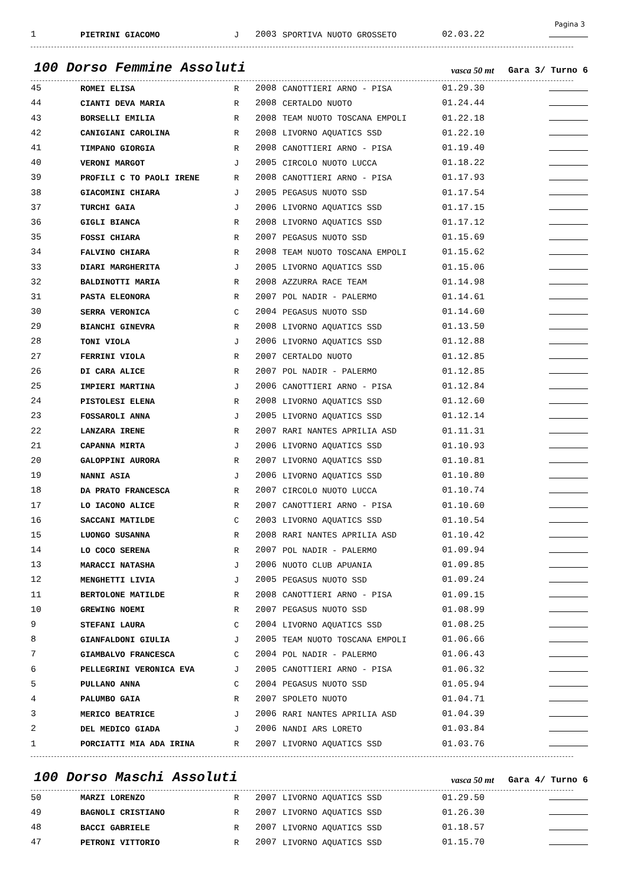Pagina 3
| 1 | PIETRINI GIACOMO | J | 2003 | SPORTIVA NUOTO GROSSETO | 02.03.22 | |
100 Dorso Femmine Assoluti
vasca 50 mt
Gara 3/ Turno 6
| 45 | ROMEI ELISA | R | 2008 | CANOTTIERI ARNO - PISA | 01.29.30 | |
| 44 | CIANTI DEVA MARIA | R | 2008 | CERTALDO NUOTO | 01.24.44 | |
| 43 | BORSELLI EMILIA | R | 2008 | TEAM NUOTO TOSCANA EMPOLI | 01.22.18 | |
| 42 | CANIGIANI CAROLINA | R | 2008 | LIVORNO AQUATICS SSD | 01.22.10 | |
| 41 | TIMPANO GIORGIA | R | 2008 | CANOTTIERI ARNO - PISA | 01.19.40 | |
| 40 | VERONI MARGOT | J | 2005 | CIRCOLO NUOTO LUCCA | 01.18.22 | |
| 39 | PROFILI C TO PAOLI IRENE | R | 2008 | CANOTTIERI ARNO - PISA | 01.17.93 | |
| 38 | GIACOMINI CHIARA | J | 2005 | PEGASUS NUOTO SSD | 01.17.54 | |
| 37 | TURCHI GAIA | J | 2006 | LIVORNO AQUATICS SSD | 01.17.15 | |
| 36 | GIGLI BIANCA | R | 2008 | LIVORNO AQUATICS SSD | 01.17.12 | |
| 35 | FOSSI CHIARA | R | 2007 | PEGASUS NUOTO SSD | 01.15.69 | |
| 34 | FALVINO CHIARA | R | 2008 | TEAM NUOTO TOSCANA EMPOLI | 01.15.62 | |
| 33 | DIARI MARGHERITA | J | 2005 | LIVORNO AQUATICS SSD | 01.15.06 | |
| 32 | BALDINOTTI MARIA | R | 2008 | AZZURRA RACE TEAM | 01.14.98 | |
| 31 | PASTA ELEONORA | R | 2007 | POL NADIR - PALERMO | 01.14.61 | |
| 30 | SERRA VERONICA | C | 2004 | PEGASUS NUOTO SSD | 01.14.60 | |
| 29 | BIANCHI GINEVRA | R | 2008 | LIVORNO AQUATICS SSD | 01.13.50 | |
| 28 | TONI VIOLA | J | 2006 | LIVORNO AQUATICS SSD | 01.12.88 | |
| 27 | FERRINI VIOLA | R | 2007 | CERTALDO NUOTO | 01.12.85 | |
| 26 | DI CARA ALICE | R | 2007 | POL NADIR - PALERMO | 01.12.85 | |
| 25 | IMPIERI MARTINA | J | 2006 | CANOTTIERI ARNO - PISA | 01.12.84 | |
| 24 | PISTOLESI ELENA | R | 2008 | LIVORNO AQUATICS SSD | 01.12.60 | |
| 23 | FOSSAROLI ANNA | J | 2005 | LIVORNO AQUATICS SSD | 01.12.14 | |
| 22 | LANZARA IRENE | R | 2007 | RARI NANTES APRILIA ASD | 01.11.31 | |
| 21 | CAPANNA MIRTA | J | 2006 | LIVORNO AQUATICS SSD | 01.10.93 | |
| 20 | GALOPPINI AURORA | R | 2007 | LIVORNO AQUATICS SSD | 01.10.81 | |
| 19 | NANNI ASIA | J | 2006 | LIVORNO AQUATICS SSD | 01.10.80 | |
| 18 | DA PRATO FRANCESCA | R | 2007 | CIRCOLO NUOTO LUCCA | 01.10.74 | |
| 17 | LO IACONO ALICE | R | 2007 | CANOTTIERI ARNO - PISA | 01.10.60 | |
| 16 | SACCANI MATILDE | C | 2003 | LIVORNO AQUATICS SSD | 01.10.54 | |
| 15 | LUONGO SUSANNA | R | 2008 | RARI NANTES APRILIA ASD | 01.10.42 | |
| 14 | LO COCO SERENA | R | 2007 | POL NADIR - PALERMO | 01.09.94 | |
| 13 | MARACCI NATASHA | J | 2006 | NUOTO CLUB APUANIA | 01.09.85 | |
| 12 | MENGHETTI LIVIA | J | 2005 | PEGASUS NUOTO SSD | 01.09.24 | |
| 11 | BERTOLONE MATILDE | R | 2008 | CANOTTIERI ARNO - PISA | 01.09.15 | |
| 10 | GREWING NOEMI | R | 2007 | PEGASUS NUOTO SSD | 01.08.99 | |
| 9 | STEFANI LAURA | C | 2004 | LIVORNO AQUATICS SSD | 01.08.25 | |
| 8 | GIANFALDONI GIULIA | J | 2005 | TEAM NUOTO TOSCANA EMPOLI | 01.06.66 | |
| 7 | GIAMBALVO FRANCESCA | C | 2004 | POL NADIR - PALERMO | 01.06.43 | |
| 6 | PELLEGRINI VERONICA EVA | J | 2005 | CANOTTIERI ARNO - PISA | 01.06.32 | |
| 5 | PULLANO ANNA | C | 2004 | PEGASUS NUOTO SSD | 01.05.94 | |
| 4 | PALUMBO GAIA | R | 2007 | SPOLETO NUOTO | 01.04.71 | |
| 3 | MERICO BEATRICE | J | 2006 | RARI NANTES APRILIA ASD | 01.04.39 | |
| 2 | DEL MEDICO GIADA | J | 2006 | NANDI ARS LORETO | 01.03.84 | |
| 1 | PORCIATTI MIA ADA IRINA | R | 2007 | LIVORNO AQUATICS SSD | 01.03.76 | |
100 Dorso Maschi Assoluti
vasca 50 mt
Gara 4/ Turno 6
| 50 | MARZI LORENZO | R | 2007 | LIVORNO AQUATICS SSD | 01.29.50 | |
| 49 | BAGNOLI CRISTIANO | R | 2007 | LIVORNO AQUATICS SSD | 01.26.30 | |
| 48 | BACCI GABRIELE | R | 2007 | LIVORNO AQUATICS SSD | 01.18.57 | |
| 47 | PETRONI VITTORIO | R | 2007 | LIVORNO AQUATICS SSD | 01.15.70 | |